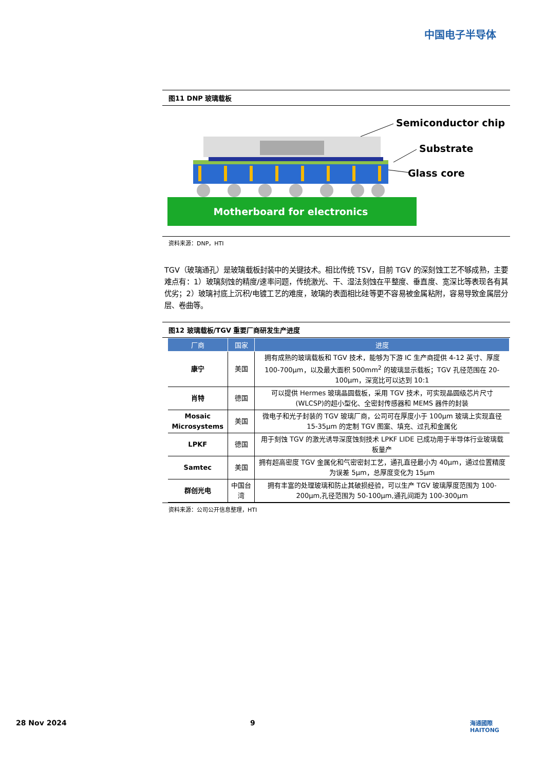中国电子半导体
图11 DNP 玻璃载板
Motherboard for electronics
Semiconductor chip
Substrate
Glass core
资料来源：DNP，HTI
TGV（玻璃通孔）是玻璃载板封装中的关键技术。相比传统 TSV，目前 TGV 的深刻蚀工艺不够成熟，主要难点有：1）玻璃刻蚀的精度/速率问题，传统激光、干、湿法刻蚀在平整度、垂直度、宽深比等表现各有其优劣；2）玻璃衬底上沉积/电镀工艺的难度，玻璃的表面相比硅等更不容易被金属粘附，容易导致金属层分层、卷曲等。
图12 玻璃载板/TGV 重要厂商研发生产进度
| 厂商 | 国家 | 进度 |
| --- | --- | --- |
| 康宁 | 美国 | 拥有成熟的玻璃载板和 TGV 技术，能够为下游 IC 生产商提供 4-12 英寸、厚度 100-700μm，以及最大面积 500mm<sup>2</sup> 的玻璃显示载板；TGV 孔径范围在 20-100μm，深宽比可以达到 10:1 |
| 肖特 | 德国 | 可以提供 Hermes 玻璃晶圆载板，采用 TGV 技术，可实现晶圆级芯片尺寸(WLCSP)的超小型化、全密封传感器和 MEMS 器件的封装 |
| Mosaic Microsystems | 美国 | 微电子和光子封装的 TGV 玻璃厂商，公司可在厚度小于 100μm 玻璃上实现直径 15-35μm 的定制 TGV 图案、填充、过孔和金属化 |
| LPKF | 德国 | 用于刻蚀 TGV 的激光诱导深度蚀刻技术 LPKF LIDE 已成功用于半导体行业玻璃载板量产 |
| Samtec | 美国 | 拥有超高密度 TGV 金属化和气密密封工艺，通孔直径最小为 40μm，通过位置精度为误差 5μm，总厚度变化为 15μm |
| 群创光电 | 中国台湾 | 拥有丰富的处理玻璃和防止其破损经验，可以生产 TGV 玻璃厚度范围为 100-200μm,孔径范围为 50-100μm,通孔间距为 100-300μm |
资料来源：公司公开信息整理，HTI
28 Nov 2024 9
海通國際
HAITONG